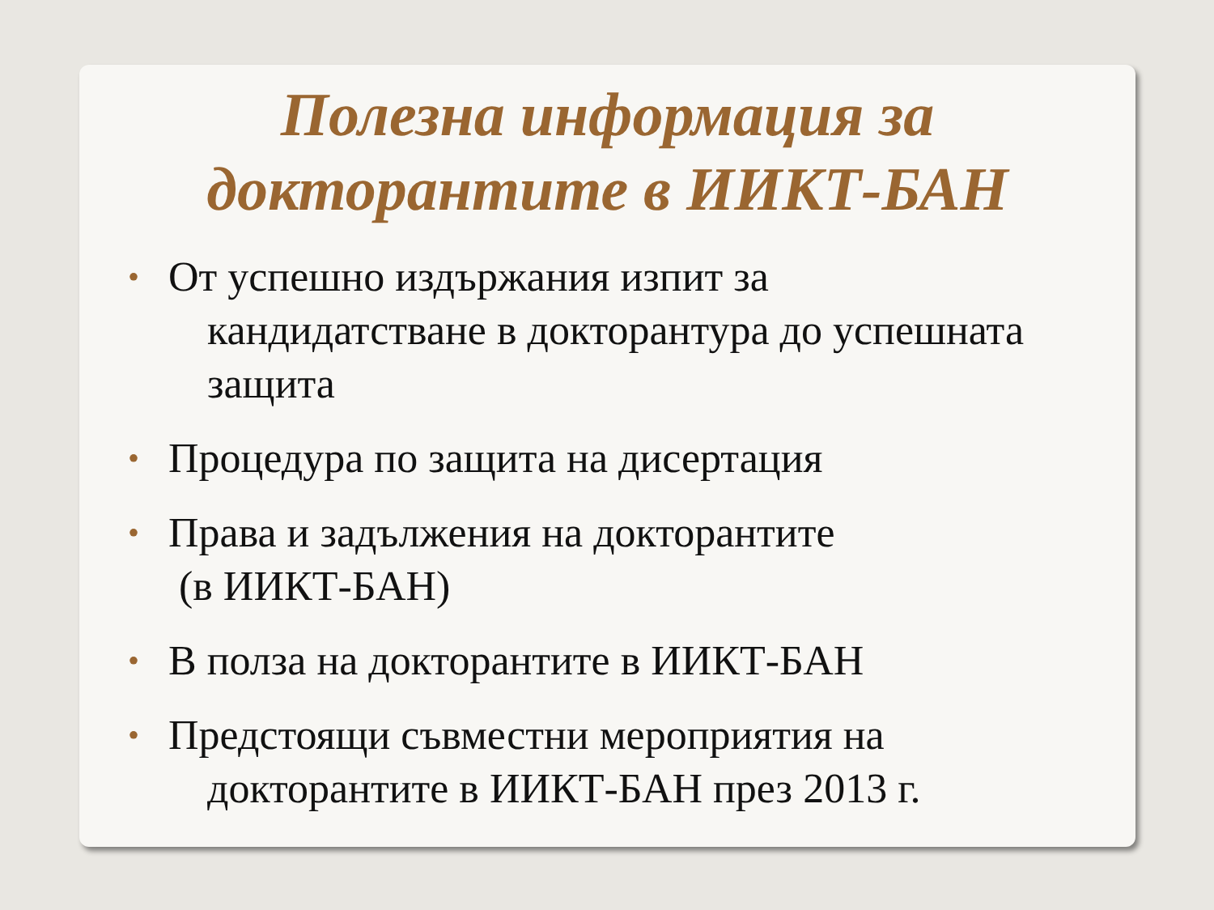Полезна информация за
докторантите в ИИКТ-БАН
• От успешно издържания изпит за
кандидатстване в докторантура до успешната защита
• Процедура по защита на дисертация
• Права и задължения на докторантите
(в ИИКТ-БАН)
• В полза на докторантите в ИИКТ-БАН
• Предстоящи съвместни мероприятия на
докторантите в ИИКТ-БАН през 2013 г.